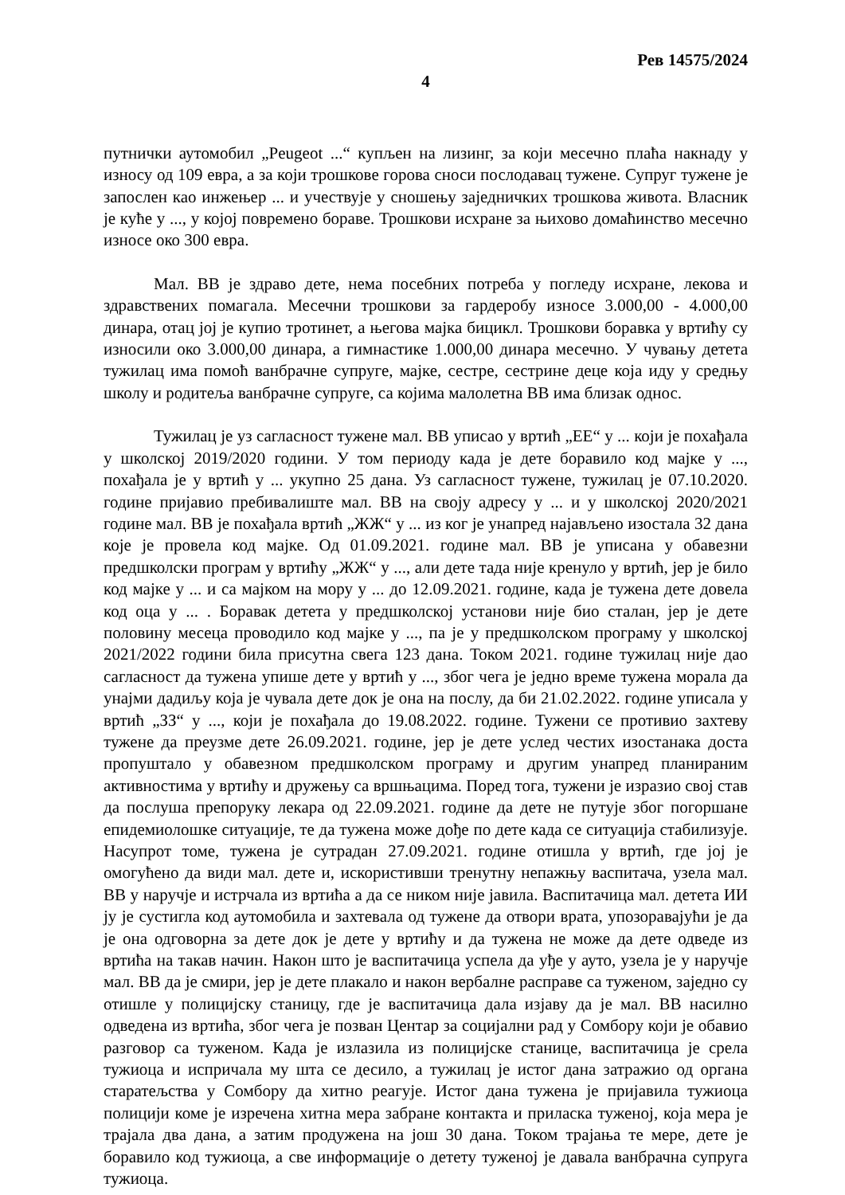Рев 14575/2024
4
путнички аутомобил „Peugeot ...“ купљен на лизинг, за који месечно плаћа накнаду у износу од 109 евра, а за који трошкове горова сноси послодавац тужене. Супруг тужене је запослен као инжењер ... и учествује у сношењу заједничких трошкова живота. Власник је куће у ..., у којој повремено бораве. Трошкови исхране за њихово домаћинство месечно износе око 300 евра.
Мал. ВВ је здраво дете, нема посебних потреба у погледу исхране, лекова и здравствених помагала. Месечни трошкови за гардеробу износе 3.000,00 - 4.000,00 динара, отац јој је купио тротинет, а његова мајка бицикл. Трошкови боравка у вртићу су износили око 3.000,00 динара, а гимнастике 1.000,00 динара месечно. У чувању детета тужилац има помоћ ванбрачне супруге, мајке, сестре, сестрине деце која иду у средњу школу и родитеља ванбрачне супруге, са којима малолетна ВВ има близак однос.
Тужилац је уз сагласност тужене мал. ВВ уписао у вртић „ЕЕ“ у ... који је похађала у школској 2019/2020 години. У том периоду када је дете боравило код мајке у ..., похађала је у вртић у ... укупно 25 дана. Уз сагласност тужене, тужилац је 07.10.2020. године пријавио пребивалиште мал. ВВ на своју адресу у ... и у школској 2020/2021 године мал. ВВ је похађала вртић „ЖЖ“ у ... из ког је унапред најављено изостала 32 дана које је провела код мајке. Од 01.09.2021. године мал. ВВ је уписана у обавезни предшколски програм у вртићу „ЖЖ“ у ..., али дете тада није кренуло у вртић, јер је било код мајке у ... и са мајком на мору у ... до 12.09.2021. године, када је тужена дете довела код оца у ... . Боравак детета у предшколској установи није био сталан, јер је дете половину месеца проводило код мајке у ..., па је у предшколском програму у школској 2021/2022 години била присутна свега 123 дана. Током 2021. године тужилац није дао сагласност да тужена упише дете у вртић у ..., због чега је једно време тужена морала да унајми дадиљу која је чувала дете док је она на послу, да би 21.02.2022. године уписала у вртић „ЗЗ“ у ..., који је похађала до 19.08.2022. године. Тужени се противио захтеву тужене да преузме дете 26.09.2021. године, јер је дете услед честих изостанака доста пропуштало у обавезном предшколском програму и другим унапред планираним активностима у вртићу и дружењу са вршњацима. Поред тога, тужени је изразио свој став да послуша препоруку лекара од 22.09.2021. године да дете не путује због погоршане епидемиолошке ситуације, те да тужена може дође по дете када се ситуација стабилизује. Насупрот томе, тужена је сутрадан 27.09.2021. године отишла у вртић, где јој је омогућено да види мал. дете и, искористивши тренутну непажњу васпитача, узела мал. ВВ у наручје и истрчала из вртића а да се ником није јавила. Васпитачица мал. детета ИИ ју је сустигла код аутомобила и захтевала од тужене да отвори врата, упозоравајући је да је она одговорна за дете док је дете у вртићу и да тужена не може да дете одведе из вртића на такав начин. Након што је васпитачица успела да уђе у ауто, узела је у наручје мал. ВВ да је смири, јер је дете плакало и након вербалне расправе са туженом, заједно су отишле у полицијску станицу, где је васпитачица дала изјаву да је мал. ВВ насилно одведена из вртића, због чега је позван Центар за социјални рад у Сомбору који је обавио разговор са туженом. Када је излазила из полицијске станице, васпитачица је срела тужиоца и испричала му шта се десило, а тужилац је истог дана затражио од органа старатељства у Сомбору да хитно реагује. Истог дана тужена је пријавила тужиоца полицији коме је изречена хитна мера забране контакта и приласка туженој, која мера је трајала два дана, а затим продужена на још 30 дана. Током трајања те мере, дете је боравило код тужиоца, а све информације о детету туженој је давала ванбрачна супруга тужиоца.